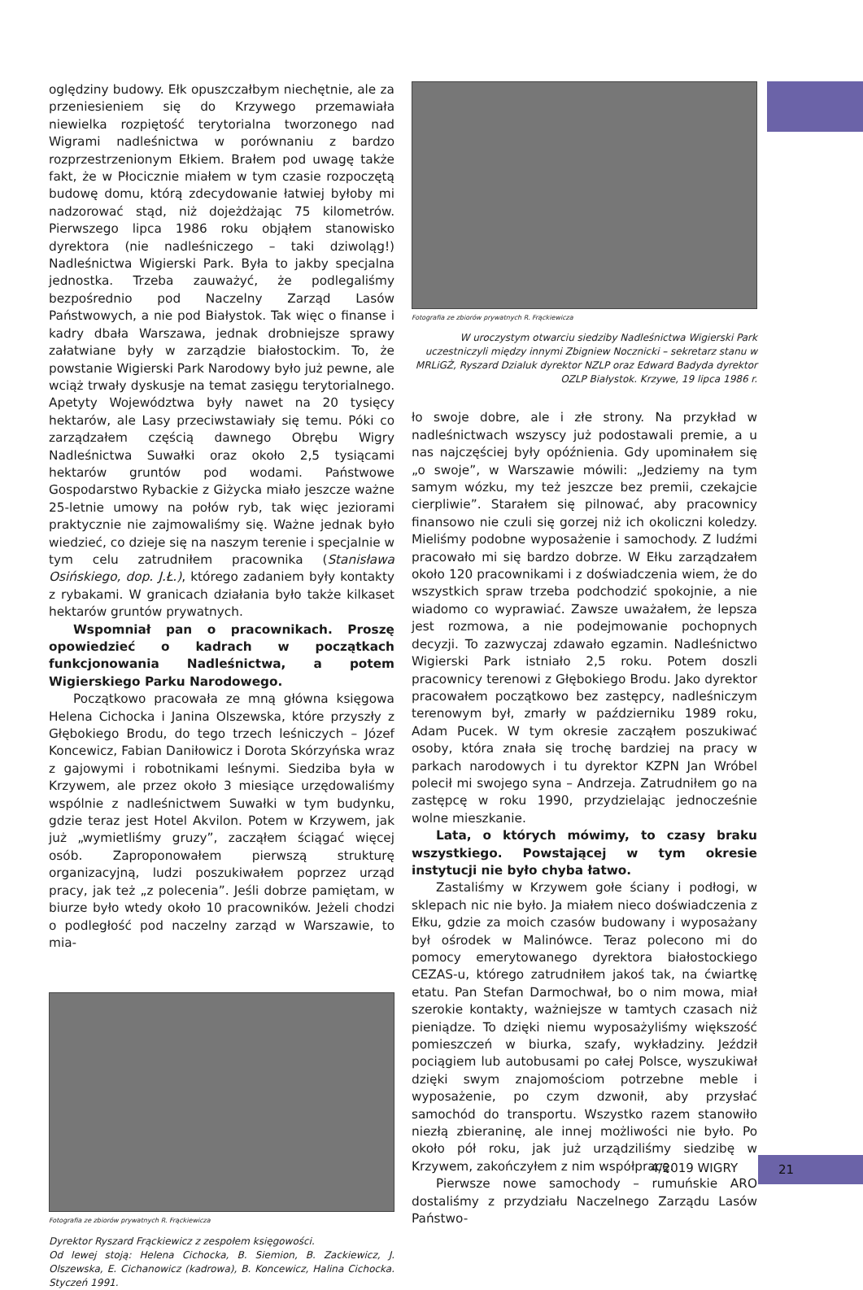oględziny budowy. Ełk opuszczałbym niechętnie, ale za przeniesieniem się do Krzywego przemawiała niewielka rozpiętość terytorialna tworzonego nad Wigrami nadleśnictwa w porównaniu z bardzo rozprzestrzenionym Ełkiem. Brałem pod uwagę także fakt, że w Płocicznie miałem w tym czasie rozpoczętą budowę domu, którą zdecydowanie łatwiej byłoby mi nadzorować stąd, niż dojeżdżając 75 kilometrów. Pierwszego lipca 1986 roku objąłem stanowisko dyrektora (nie nadleśniczego – taki dziwoląg!) Nadleśnictwa Wigierski Park. Była to jakby specjalna jednostka. Trzeba zauważyć, że podlegaliśmy bezpośrednio pod Naczelny Zarząd Lasów Państwowych, a nie pod Białystok. Tak więc o finanse i kadry dbała Warszawa, jednak drobniejsze sprawy załatwiane były w zarządzie białostockim. To, że powstanie Wigierski Park Narodowy było już pewne, ale wciąż trwały dyskusje na temat zasięgu terytorialnego. Apetyty Województwa były nawet na 20 tysięcy hektarów, ale Lasy przeciwstawiały się temu. Póki co zarządzałem częścią dawnego Obrębu Wigry Nadleśnictwa Suwałki oraz około 2,5 tysiącami hektarów gruntów pod wodami. Państwowe Gospodarstwo Rybackie z Giżycka miało jeszcze ważne 25-letnie umowy na połów ryb, tak więc jeziorami praktycznie nie zajmowaliśmy się. Ważne jednak było wiedzieć, co dzieje się na naszym terenie i specjalnie w tym celu zatrudniłem pracownika (Stanisława Osińskiego, dop. J.Ł.), którego zadaniem były kontakty z rybakami. W granicach działania było także kilkaset hektarów gruntów prywatnych.
Wspomniał pan o pracownikach. Proszę opowiedzieć o kadrach w początkach funkcjonowania Nadleśnictwa, a potem Wigierskiego Parku Narodowego.
Początkowo pracowała ze mną główna księgowa Helena Cichocka i Janina Olszewska, które przyszły z Głębokiego Brodu, do tego trzech leśniczych – Józef Koncewicz, Fabian Daniłowicz i Dorota Skórzyńska wraz z gajowymi i robotnikami leśnymi. Siedziba była w Krzywem, ale przez około 3 miesiące urzędowaliśmy wspólnie z nadleśnictwem Suwałki w tym budynku, gdzie teraz jest Hotel Akvilon. Potem w Krzywem, jak już „wymietliśmy gruzy”, zacząłem ściągać więcej osób. Zaproponowałem pierwszą strukturę organizacyjną, ludzi poszukiwałem poprzez urząd pracy, jak też „z polecenia”. Jeśli dobrze pamiętam, w biurze było wtedy około 10 pracowników. Jeżeli chodzi o podległość pod naczelny zarząd w Warszawie, to mia-
Fotografia ze zbiorów prywatnych R. Frąckiewicza
Dyrektor Ryszard Frąckiewicz z zespołem księgowości.
Od lewej stoją: Helena Cichocka, B. Siemion, B. Zackiewicz, J. Olszewska, E. Cichanowicz (kadrowa), B. Koncewicz, Halina Cichocka. Styczeń 1991.
Fotografia ze zbiorów prywatnych R. Frąckiewicza
W uroczystym otwarciu siedziby Nadleśnictwa Wigierski Park uczestniczyli między innymi Zbigniew Nocznicki – sekretarz stanu w MRLiGŻ, Ryszard Dzialuk dyrektor NZLP oraz Edward Badyda dyrektor OZLP Białystok. Krzywe, 19 lipca 1986 r.
ło swoje dobre, ale i złe strony. Na przykład w nadleśnictwach wszyscy już podostawali premie, a u nas najczęściej były opóźnienia. Gdy upominałem się „o swoje”, w Warszawie mówili: „Jedziemy na tym samym wózku, my też jeszcze bez premii, czekajcie cierpliwie”. Starałem się pilnować, aby pracownicy finansowo nie czuli się gorzej niż ich okoliczni koledzy. Mieliśmy podobne wyposażenie i samochody. Z ludźmi pracowało mi się bardzo dobrze. W Ełku zarządzałem około 120 pracownikami i z doświadczenia wiem, że do wszystkich spraw trzeba podchodzić spokojnie, a nie wiadomo co wyprawiać. Zawsze uważałem, że lepsza jest rozmowa, a nie podejmowanie pochopnych decyzji. To zazwyczaj zdawało egzamin. Nadleśnictwo Wigierski Park istniało 2,5 roku. Potem doszli pracownicy terenowi z Głębokiego Brodu. Jako dyrektor pracowałem początkowo bez zastępcy, nadleśniczym terenowym był, zmarły w październiku 1989 roku, Adam Pucek. W tym okresie zacząłem poszukiwać osoby, która znała się trochę bardziej na pracy w parkach narodowych i tu dyrektor KZPN Jan Wróbel polecił mi swojego syna – Andrzeja. Zatrudniłem go na zastępcę w roku 1990, przydzielając jednocześnie wolne mieszkanie.
Lata, o których mówimy, to czasy braku wszystkiego. Powstającej w tym okresie instytucji nie było chyba łatwo.
Zastaliśmy w Krzywem gołe ściany i podłogi, w sklepach nic nie było. Ja miałem nieco doświadczenia z Ełku, gdzie za moich czasów budowany i wyposażany był ośrodek w Malinówce. Teraz polecono mi do pomocy emerytowanego dyrektora białostockiego CEZAS-u, którego zatrudniłem jakoś tak, na ćwiartkę etatu. Pan Stefan Darmochwał, bo o nim mowa, miał szerokie kontakty, ważniejsze w tamtych czasach niż pieniądze. To dzięki niemu wyposażyliśmy większość pomieszczeń w biurka, szafy, wykładziny. Jeździł pociągiem lub autobusami po całej Polsce, wyszukiwał dzięki swym znajomościom potrzebne meble i wyposażenie, po czym dzwonił, aby przysłać samochód do transportu. Wszystko razem stanowiło niezłą zbieraninę, ale innej możliwości nie było. Po około pół roku, jak już urządziliśmy siedzibę w Krzywem, zakończyłem z nim współpracę.
Pierwsze nowe samochody – rumuńskie ARO dostaliśmy z przydziału Naczelnego Zarządu Lasów Państwo-
4/2019 WIGRY 21